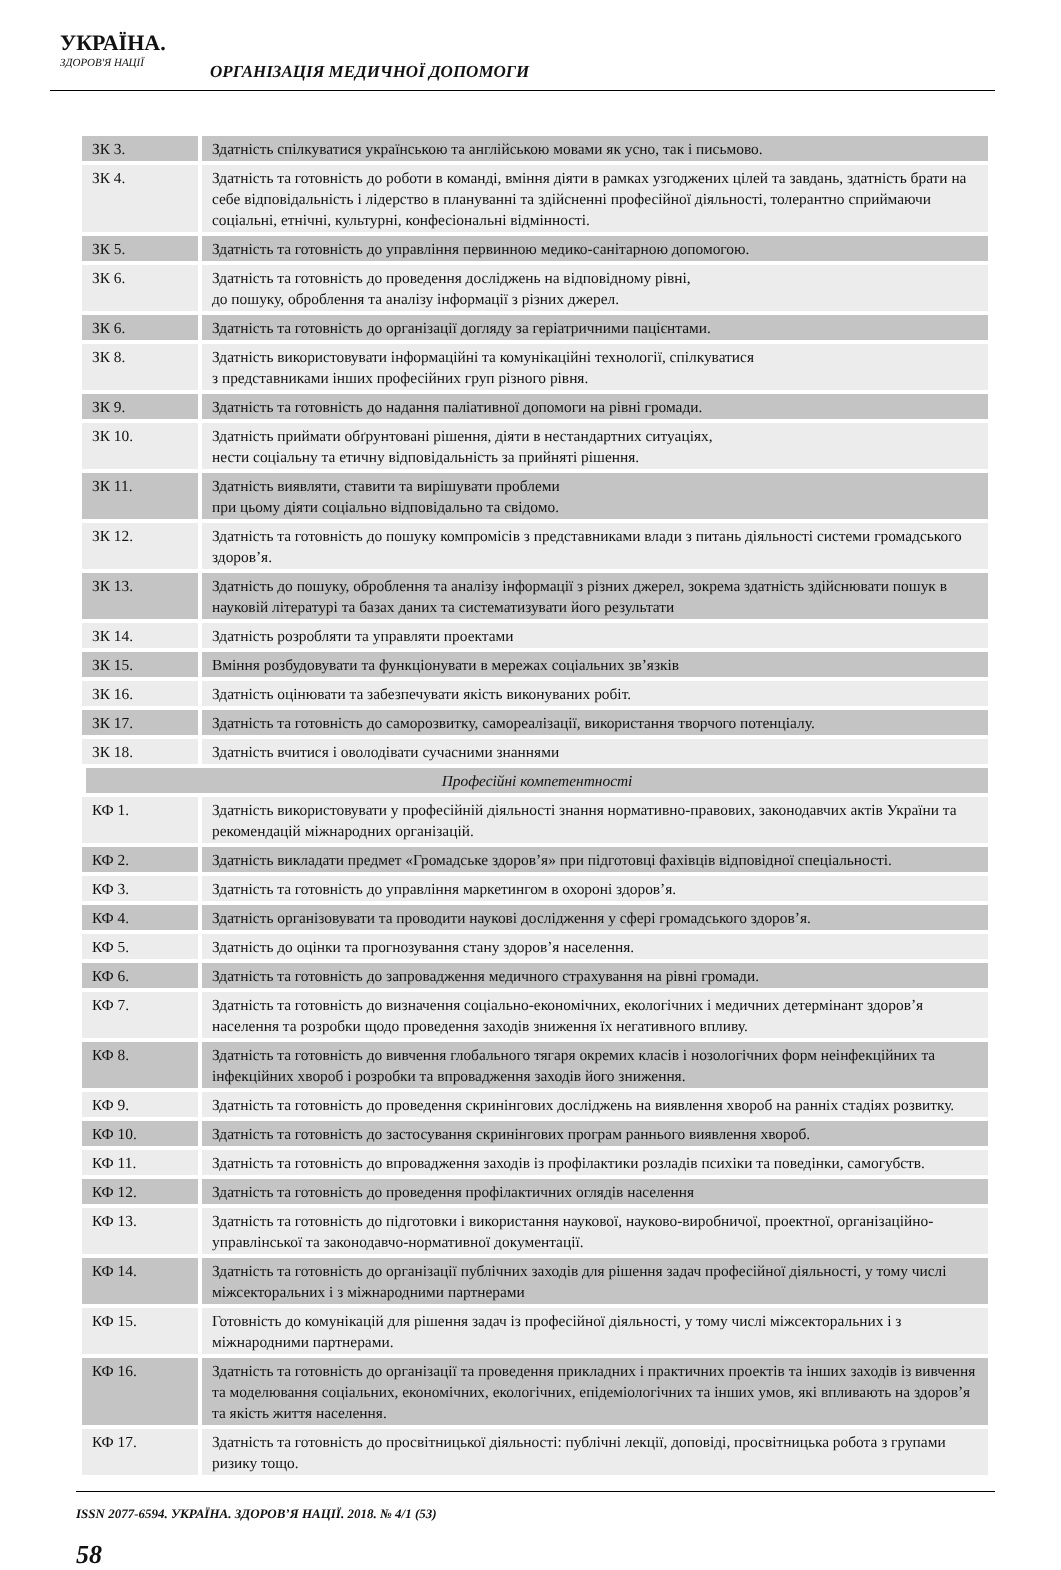УКРАЇНА.
ЗДОРОВ'Я НАЦІЇ
ОРГАНІЗАЦІЯ МЕДИЧНОЇ ДОПОМОГИ
| ЗК 3. | Здатність спілкуватися українською та англійською мовами як усно, так і письмово. |
| ЗК 4. | Здатність та готовність до роботи в команді, вміння діяти в рамках узгоджених цілей та завдань, здатність брати на себе відповідальність і лідерство в плануванні та здійсненні професійної діяльності, толерантно сприймаючи соціальні, етнічні, культурні, конфесіональні відмінності. |
| ЗК 5. | Здатність та готовність до управління первинною медико-санітарною допомогою. |
| ЗК 6. | Здатність та готовність до проведення досліджень на відповідному рівні, до пошуку, оброблення та аналізу інформації з різних джерел. |
| ЗК 6. | Здатність та готовність до організації догляду за геріатричними пацієнтами. |
| ЗК 8. | Здатність використовувати інформаційні та комунікаційні технології, спілкуватися з представниками інших професійних груп різного рівня. |
| ЗК 9. | Здатність та готовність до надання паліативної допомоги на рівні громади. |
| ЗК 10. | Здатність приймати обґрунтовані рішення, діяти в нестандартних ситуаціях, нести соціальну та етичну відповідальність за прийняті рішення. |
| ЗК 11. | Здатність виявляти, ставити та вирішувати проблеми при цьому діяти соціально відповідально та свідомо. |
| ЗК 12. | Здатність та готовність до пошуку компромісів з представниками влади з питань діяльності системи громадського здоров’я. |
| ЗК 13. | Здатність до пошуку, оброблення та аналізу інформації з різних джерел, зокрема здатність здійснювати пошук в науковій літературі та базах даних та систематизувати його результати |
| ЗК 14. | Здатність розробляти та управляти проектами |
| ЗК 15. | Вміння розбудовувати та функціонувати в мережах соціальних зв’язків |
| ЗК 16. | Здатність оцінювати та забезпечувати якість виконуваних робіт. |
| ЗК 17. | Здатність та готовність до саморозвитку, самореалізації, використання творчого потенціалу. |
| ЗК 18. | Здатність вчитися і оволодівати сучасними знаннями |
| Професійні компетентності | |
| КФ 1. | Здатність використовувати у професійній діяльності знання нормативно-правових, законодавчих актів України та рекомендацій міжнародних організацій. |
| КФ 2. | Здатність викладати предмет «Громадське здоров’я» при підготовці фахівців відповідної спеціальності. |
| КФ 3. | Здатність та готовність до управління маркетингом в охороні здоров’я. |
| КФ 4. | Здатність організовувати та проводити наукові дослідження у сфері громадського здоров’я. |
| КФ 5. | Здатність до оцінки та прогнозування стану здоров’я населення. |
| КФ 6. | Здатність та готовність до запровадження медичного страхування на рівні громади. |
| КФ 7. | Здатність та готовність до визначення соціально-економічних, екологічних і медичних детермінант здоров’я населення та розробки щодо проведення заходів зниження їх негативного впливу. |
| КФ 8. | Здатність та готовність до вивчення глобального тягаря окремих класів і нозологічних форм неінфекційних та інфекційних хвороб і розробки та впровадження заходів його зниження. |
| КФ 9. | Здатність та готовність до проведення скринінгових досліджень на виявлення хвороб на ранніх стадіях розвитку. |
| КФ 10. | Здатність та готовність до застосування скринінгових програм раннього виявлення хвороб. |
| КФ 11. | Здатність та готовність до впровадження заходів із профілактики розладів психіки та поведінки, самогубств. |
| КФ 12. | Здатність та готовність до проведення профілактичних оглядів населення |
| КФ 13. | Здатність та готовність до підготовки і використання наукової, науково-виробничої, проектної, організаційно-управлінської та законодавчо-нормативної документації. |
| КФ 14. | Здатність та готовність до організації публічних заходів для рішення задач професійної діяльності, у тому числі міжсекторальних і з міжнародними партнерами |
| КФ 15. | Готовність до комунікацій для рішення задач із професійної діяльності, у тому числі міжсекторальних і з міжнародними партнерами. |
| КФ 16. | Здатність та готовність до організації та проведення прикладних і практичних проектів та інших заходів із вивчення та моделювання соціальних, економічних, екологічних, епідеміологічних та інших умов, які впливають на здоров’я та якість життя населення. |
| КФ 17. | Здатність та готовність до просвітницької діяльності: публічні лекції, доповіді, просвітницька робота з групами ризику тощо. |
ISSN 2077-6594. УКРАЇНА. ЗДОРОВ’Я НАЦІЇ. 2018. № 4/1 (53)
58